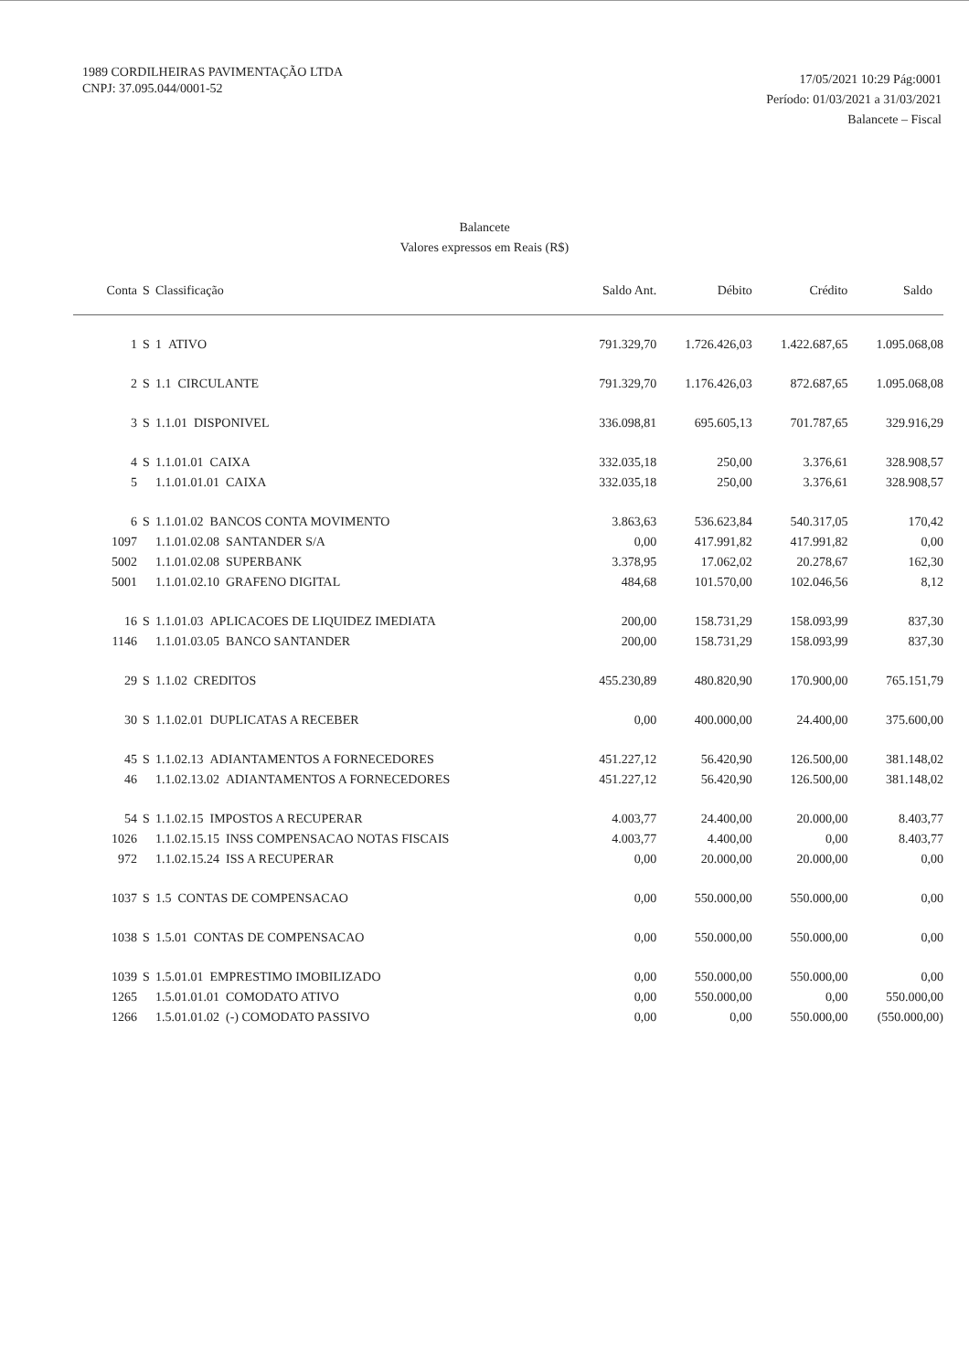1989 CORDILHEIRAS PAVIMENTAÇÃO LTDA
CNPJ: 37.095.044/0001-52
17/05/2021 10:29 Pág:0001
Período: 01/03/2021 a 31/03/2021
Balancete – Fiscal
Balancete
Valores expressos em Reais (R$)
| Conta | S | Classificação | Saldo Ant. | Débito | Crédito | Saldo |
| --- | --- | --- | --- | --- | --- | --- |
| 1 | S | 1 ATIVO | 791.329,70 | 1.726.426,03 | 1.422.687,65 | 1.095.068,08 |
| 2 | S | 1.1 CIRCULANTE | 791.329,70 | 1.176.426,03 | 872.687,65 | 1.095.068,08 |
| 3 | S | 1.1.01 DISPONIVEL | 336.098,81 | 695.605,13 | 701.787,65 | 329.916,29 |
| 4 | S | 1.1.01.01 CAIXA | 332.035,18 | 250,00 | 3.376,61 | 328.908,57 |
| 5 | | 1.1.01.01.01 CAIXA | 332.035,18 | 250,00 | 3.376,61 | 328.908,57 |
| 6 | S | 1.1.01.02 BANCOS CONTA MOVIMENTO | 3.863,63 | 536.623,84 | 540.317,05 | 170,42 |
| 1097 | | 1.1.01.02.08 SANTANDER S/A | 0,00 | 417.991,82 | 417.991,82 | 0,00 |
| 5002 | | 1.1.01.02.08 SUPERBANK | 3.378,95 | 17.062,02 | 20.278,67 | 162,30 |
| 5001 | | 1.1.01.02.10 GRAFENO DIGITAL | 484,68 | 101.570,00 | 102.046,56 | 8,12 |
| 16 | S | 1.1.01.03 APLICACOES DE LIQUIDEZ IMEDIATA | 200,00 | 158.731,29 | 158.093,99 | 837,30 |
| 1146 | | 1.1.01.03.05 BANCO SANTANDER | 200,00 | 158.731,29 | 158.093,99 | 837,30 |
| 29 | S | 1.1.02 CREDITOS | 455.230,89 | 480.820,90 | 170.900,00 | 765.151,79 |
| 30 | S | 1.1.02.01 DUPLICATAS A RECEBER | 0,00 | 400.000,00 | 24.400,00 | 375.600,00 |
| 45 | S | 1.1.02.13 ADIANTAMENTOS A FORNECEDORES | 451.227,12 | 56.420,90 | 126.500,00 | 381.148,02 |
| 46 | | 1.1.02.13.02 ADIANTAMENTOS A FORNECEDORES | 451.227,12 | 56.420,90 | 126.500,00 | 381.148,02 |
| 54 | S | 1.1.02.15 IMPOSTOS A RECUPERAR | 4.003,77 | 24.400,00 | 20.000,00 | 8.403,77 |
| 1026 | | 1.1.02.15.15 INSS COMPENSACAO NOTAS FISCAIS | 4.003,77 | 4.400,00 | 0,00 | 8.403,77 |
| 972 | | 1.1.02.15.24 ISS A RECUPERAR | 0,00 | 20.000,00 | 20.000,00 | 0,00 |
| 1037 | S | 1.5 CONTAS DE COMPENSACAO | 0,00 | 550.000,00 | 550.000,00 | 0,00 |
| 1038 | S | 1.5.01 CONTAS DE COMPENSACAO | 0,00 | 550.000,00 | 550.000,00 | 0,00 |
| 1039 | S | 1.5.01.01 EMPRESTIMO IMOBILIZADO | 0,00 | 550.000,00 | 550.000,00 | 0,00 |
| 1265 | | 1.5.01.01.01 COMODATO ATIVO | 0,00 | 550.000,00 | 0,00 | 550.000,00 |
| 1266 | | 1.5.01.01.02 (-) COMODATO PASSIVO | 0,00 | 0,00 | 550.000,00 | (550.000,00) |